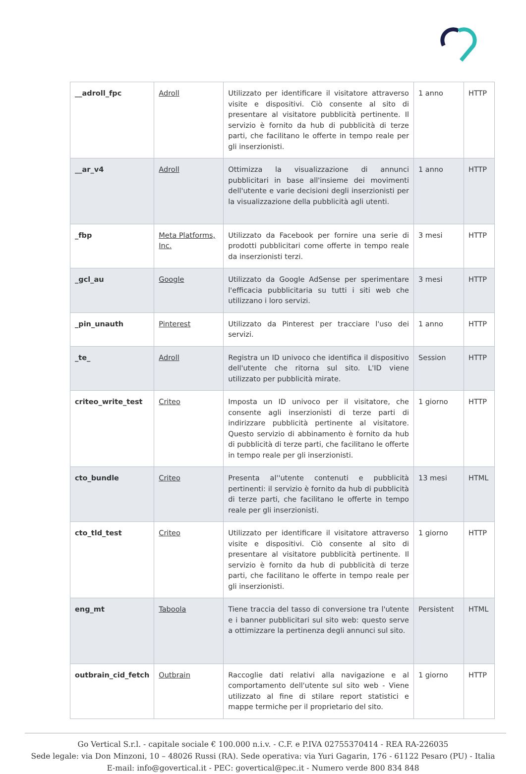| __adroll_fpc | Adroll | Utilizzato per identificare il visitatore attraverso visite e dispositivi. Ciò consente al sito di presentare al visitatore pubblicità pertinente. Il servizio è fornito da hub di pubblicità di terze parti, che facilitano le offerte in tempo reale per gli inserzionisti. | 1 anno | HTTP |
| __ar_v4 | Adroll | Ottimizza la visualizzazione di annunci pubblicitari in base all'insieme dei movimenti dell'utente e varie decisioni degli inserzionisti per la visualizzazione della pubblicità agli utenti. | 1 anno | HTTP |
| _fbp | Meta Platforms, Inc. | Utilizzato da Facebook per fornire una serie di prodotti pubblicitari come offerte in tempo reale da inserzionisti terzi. | 3 mesi | HTTP |
| _gcl_au | Google | Utilizzato da Google AdSense per sperimentare l'efficacia pubblicitaria su tutti i siti web che utilizzano i loro servizi. | 3 mesi | HTTP |
| _pin_unauth | Pinterest | Utilizzato da Pinterest per tracciare l'uso dei servizi. | 1 anno | HTTP |
| _te_ | Adroll | Registra un ID univoco che identifica il dispositivo dell'utente che ritorna sul sito. L'ID viene utilizzato per pubblicità mirate. | Session | HTTP |
| criteo_write_test | Criteo | Imposta un ID univoco per il visitatore, che consente agli inserzionisti di terze parti di indirizzare pubblicità pertinente al visitatore. Questo servizio di abbinamento è fornito da hub di pubblicità di terze parti, che facilitano le offerte in tempo reale per gli inserzionisti. | 1 giorno | HTTP |
| cto_bundle | Criteo | Presenta al''utente contenuti e pubblicità pertinenti: il servizio è fornito da hub di pubblicità di terze parti, che facilitano le offerte in tempo reale per gli inserzionisti. | 13 mesi | HTML |
| cto_tld_test | Criteo | Utilizzato per identificare il visitatore attraverso visite e dispositivi. Ciò consente al sito di presentare al visitatore pubblicità pertinente. Il servizio è fornito da hub di pubblicità di terze parti, che facilitano le offerte in tempo reale per gli inserzionisti. | 1 giorno | HTTP |
| eng_mt | Taboola | Tiene traccia del tasso di conversione tra l'utente e i banner pubblicitari sul sito web: questo serve a ottimizzare la pertinenza degli annunci sul sito. | Persistent | HTML |
| outbrain_cid_fetch | Outbrain | Raccoglie dati relativi alla navigazione e al comportamento dell'utente sul sito web - Viene utilizzato al fine di stilare report statistici e mappe termiche per il proprietario del sito. | 1 giorno | HTTP |
Go Vertical S.r.l. - capitale sociale € 100.000 n.i.v. - C.F. e P.IVA 02755370414 - REA RA-226035
Sede legale: via Don Minzoni, 10 – 48026 Russi (RA). Sede operativa: via Yuri Gagarin, 176 - 61122 Pesaro (PU) - Italia
E-mail: info@govertical.it - PEC: govertical@pec.it - Numero verde 800 834 848